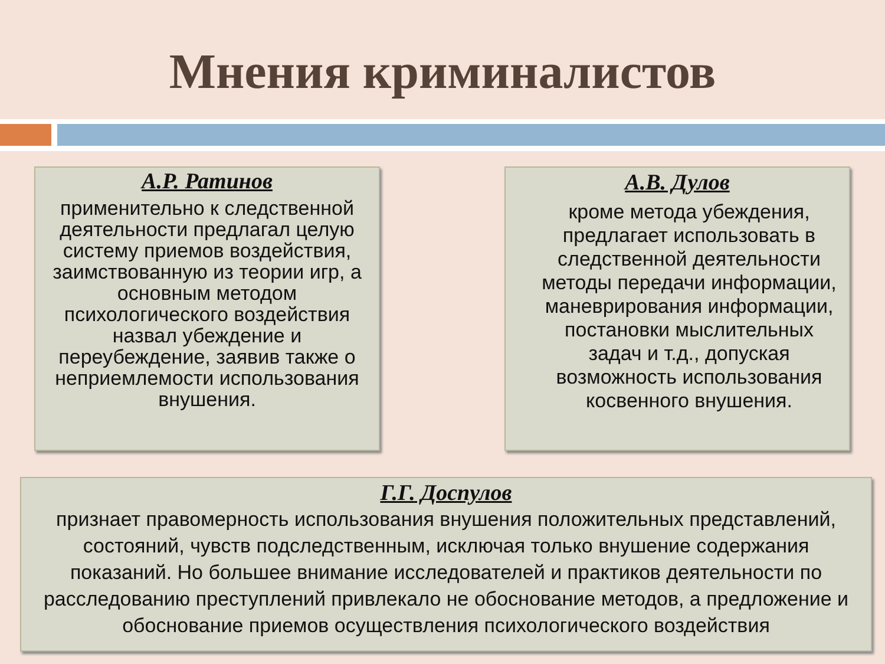Мнения криминалистов
А.Р. Ратинов
применительно к следственной деятельности предлагал целую систему приемов воздействия, заимствованную из теории игр, а основным методом психологического воздействия назвал убеждение и переубеждение, заявив также о неприемлемости использования внушения.
А.В. Дулов
кроме метода убеждения, предлагает использовать в следственной деятельности методы передачи информации, маневрирования информации, постановки мыслительных задач и т.д., допуская возможность использования косвенного внушения.
Г.Г. Доспулов
признает правомерность использования внушения положительных представлений, состояний, чувств подследственным, исключая только внушение содержания показаний. Но большее внимание исследователей и практиков деятельности по расследованию преступлений привлекало не обоснование методов, а предложение и обоснование приемов осуществления психологического воздействия